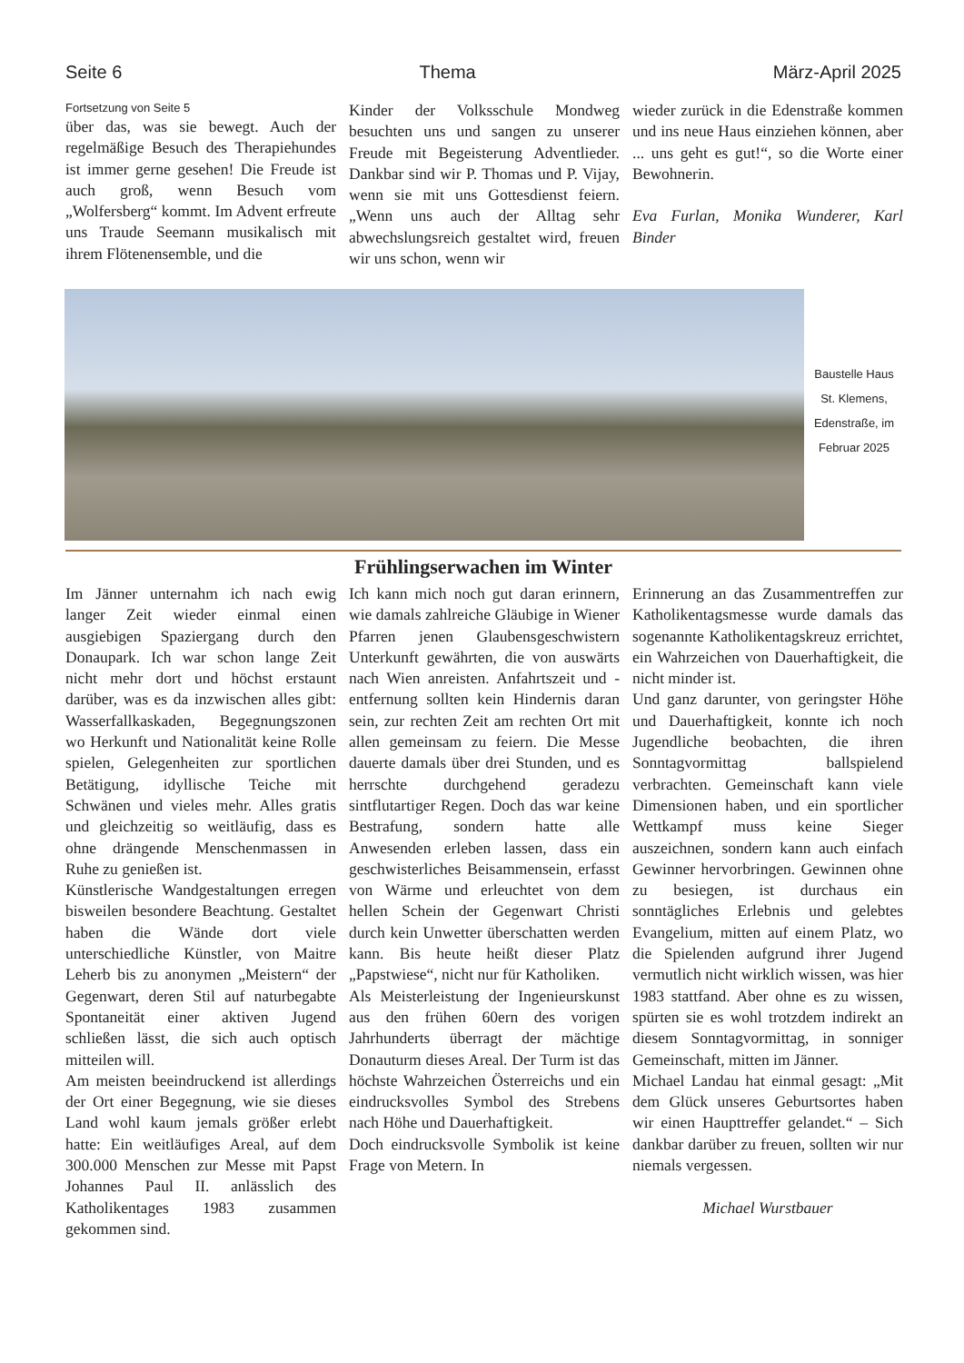Seite 6 Thema März-April 2025
Fortsetzung von Seite 5
über das, was sie bewegt. Auch der regelmäßige Besuch des Therapiehundes ist immer gerne gesehen! Die Freude ist auch groß, wenn Besuch vom „Wolfersberg“ kommt. Im Advent erfreute uns Traude Seemann musikalisch mit ihrem Flötenensemble, und die
Kinder der Volksschule Mondweg besuchten uns und sangen zu unserer Freude mit Begeisterung Adventlieder. Dankbar sind wir P. Thomas und P. Vijay, wenn sie mit uns Gottesdienst feiern. „Wenn uns auch der Alltag sehr abwechslungsreich gestaltet wird, freuen wir uns schon, wenn wir
wieder zurück in die Edenstraße kommen und ins neue Haus einziehen können, aber ... uns geht es gut!“, so die Worte einer Bewohnerin.
Eva Furlan, Monika Wunderer, Karl Binder
Baustelle Haus
St. Klemens,
Edenstraße, im
Februar 2025
Frühlingserwachen im Winter
Im Jänner unternahm ich nach ewig langer Zeit wieder einmal einen ausgiebigen Spaziergang durch den Donaupark. Ich war schon lange Zeit nicht mehr dort und höchst erstaunt darüber, was es da inzwischen alles gibt: Wasserfallkaskaden, Begegnungszonen wo Herkunft und Nationalität keine Rolle spielen, Gelegenheiten zur sportlichen Betätigung, idyllische Teiche mit Schwänen und vieles mehr. Alles gratis und gleichzeitig so weitläufig, dass es ohne drängende Menschenmassen in Ruhe zu genießen ist.
Künstlerische Wandgestaltungen erregen bisweilen besondere Beachtung. Gestaltet haben die Wände dort viele unterschiedliche Künstler, von Maitre Leherb bis zu anonymen „Meistern“ der Gegenwart, deren Stil auf naturbegabte Spontaneität einer aktiven Jugend schließen lässt, die sich auch optisch mitteilen will.
Am meisten beeindruckend ist allerdings der Ort einer Begegnung, wie sie dieses Land wohl kaum jemals größer erlebt hatte: Ein weitläufiges Areal, auf dem 300.000 Menschen zur Messe mit Papst Johannes Paul II. anlässlich des Katholikentages 1983 zusammen gekommen sind.
Ich kann mich noch gut daran erinnern, wie damals zahlreiche Gläubige in Wiener Pfarren jenen Glaubensgeschwistern Unterkunft gewährten, die von auswärts nach Wien anreisten. Anfahrtszeit und -entfernung sollten kein Hindernis daran sein, zur rechten Zeit am rechten Ort mit allen gemeinsam zu feiern. Die Messe dauerte damals über drei Stunden, und es herrschte durchgehend geradezu sintflutartiger Regen. Doch das war keine Bestrafung, sondern hatte alle Anwesenden erleben lassen, dass ein geschwisterliches Beisammensein, erfasst von Wärme und erleuchtet von dem hellen Schein der Gegenwart Christi durch kein Unwetter überschatten werden kann. Bis heute heißt dieser Platz „Papstwiese“, nicht nur für Katholiken.
Als Meisterleistung der Ingenieurskunst aus den frühen 60ern des vorigen Jahrhunderts überragt der mächtige Donauturm dieses Areal. Der Turm ist das höchste Wahrzeichen Österreichs und ein eindrucksvolles Symbol des Strebens nach Höhe und Dauerhaftigkeit.
Doch eindrucksvolle Symbolik ist keine Frage von Metern. In
Erinnerung an das Zusammentreffen zur Katholikentagsmesse wurde damals das sogenannte Katholikentagskreuz errichtet, ein Wahrzeichen von Dauerhaftigkeit, die nicht minder ist.
Und ganz darunter, von geringster Höhe und Dauerhaftigkeit, konnte ich noch Jugendliche beobachten, die ihren Sonntagvormittag ballspielend verbrachten. Gemeinschaft kann viele Dimensionen haben, und ein sportlicher Wettkampf muss keine Sieger auszeichnen, sondern kann auch einfach Gewinner hervorbringen. Gewinnen ohne zu besiegen, ist durchaus ein sonntägliches Erlebnis und gelebtes Evangelium, mitten auf einem Platz, wo die Spielenden aufgrund ihrer Jugend vermutlich nicht wirklich wissen, was hier 1983 stattfand. Aber ohne es zu wissen, spürten sie es wohl trotzdem indirekt an diesem Sonntagvormittag, in sonniger Gemeinschaft, mitten im Jänner.
Michael Landau hat einmal gesagt: „Mit dem Glück unseres Geburtsortes haben wir einen Haupttreffer gelandet.“ – Sich dankbar darüber zu freuen, sollten wir nur niemals vergessen.
Michael Wurstbauer